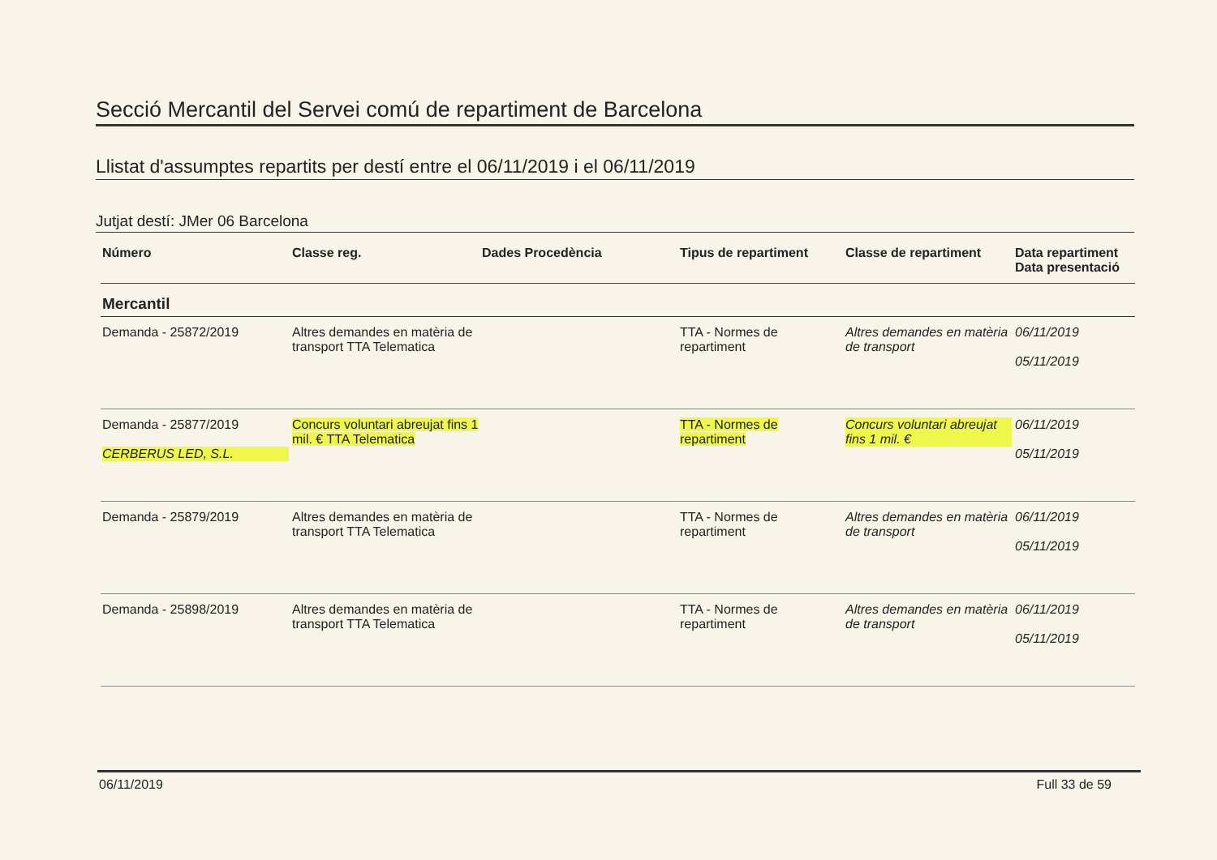Secció Mercantil del Servei comú de repartiment de Barcelona
Llistat d'assumptes repartits per destí entre el 06/11/2019 i el 06/11/2019
Jutjat destí: JMer 06 Barcelona
| Número | Classe reg. | Dades Procedència | Tipus de repartiment | Classe de repartiment | Data repartiment Data presentació |
| --- | --- | --- | --- | --- | --- |
| Mercantil | | | | | |
| Demanda - 25872/2019 | Altres demandes en matèria de transport TTA Telematica | | TTA - Normes de repartiment | Altres demandes en matèria de transport | 06/11/2019 05/11/2019 |
| Demanda - 25877/2019 CERBERUS LED, S.L. | Concurs voluntari abreujat fins 1 mil. € TTA Telematica | | TTA - Normes de repartiment | Concurs voluntari abreujat fins 1 mil. € | 06/11/2019 05/11/2019 |
| Demanda - 25879/2019 | Altres demandes en matèria de transport TTA Telematica | | TTA - Normes de repartiment | Altres demandes en matèria de transport | 06/11/2019 05/11/2019 |
| Demanda - 25898/2019 | Altres demandes en matèria de transport TTA Telematica | | TTA - Normes de repartiment | Altres demandes en matèria de transport | 06/11/2019 05/11/2019 |
06/11/2019 Full 33 de 59